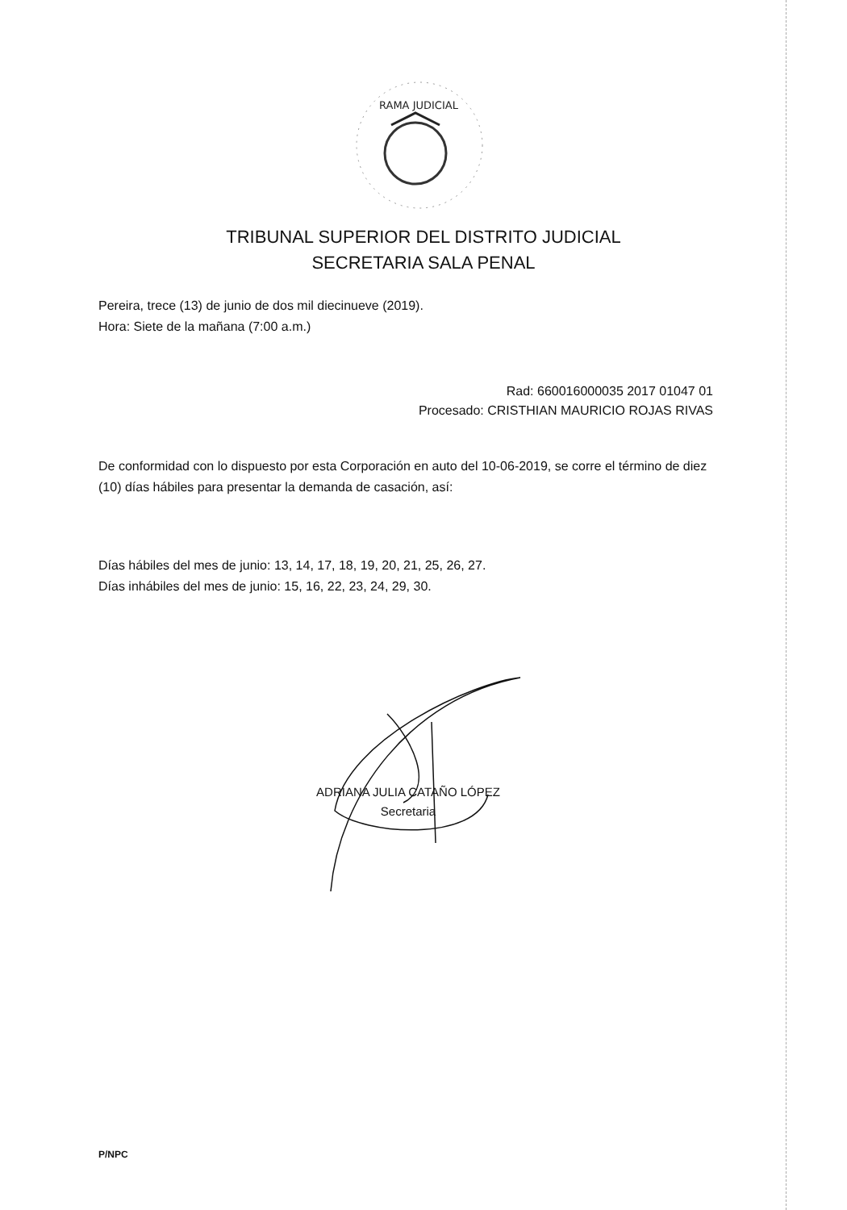RAMA JUDICIAL
TRIBUNAL SUPERIOR DEL DISTRITO JUDICIAL
SECRETARIA SALA PENAL
Pereira, trece (13) de junio de dos mil diecinueve (2019).
Hora: Siete de la mañana (7:00 a.m.)
Rad: 660016000035 2017 01047 01
Procesado: CRISTHIAN MAURICIO ROJAS RIVAS
De conformidad con lo dispuesto por esta Corporación en auto del 10-06-2019, se corre el término de diez (10) días hábiles para presentar la demanda de casación, así:
Días hábiles del mes de junio: 13, 14, 17, 18, 19, 20, 21, 25, 26, 27.
Días inhábiles del mes de junio: 15, 16, 22, 23, 24, 29, 30.
ADRIANA JULIA CATAÑO LÓPEZ
Secretaria
P/NPC